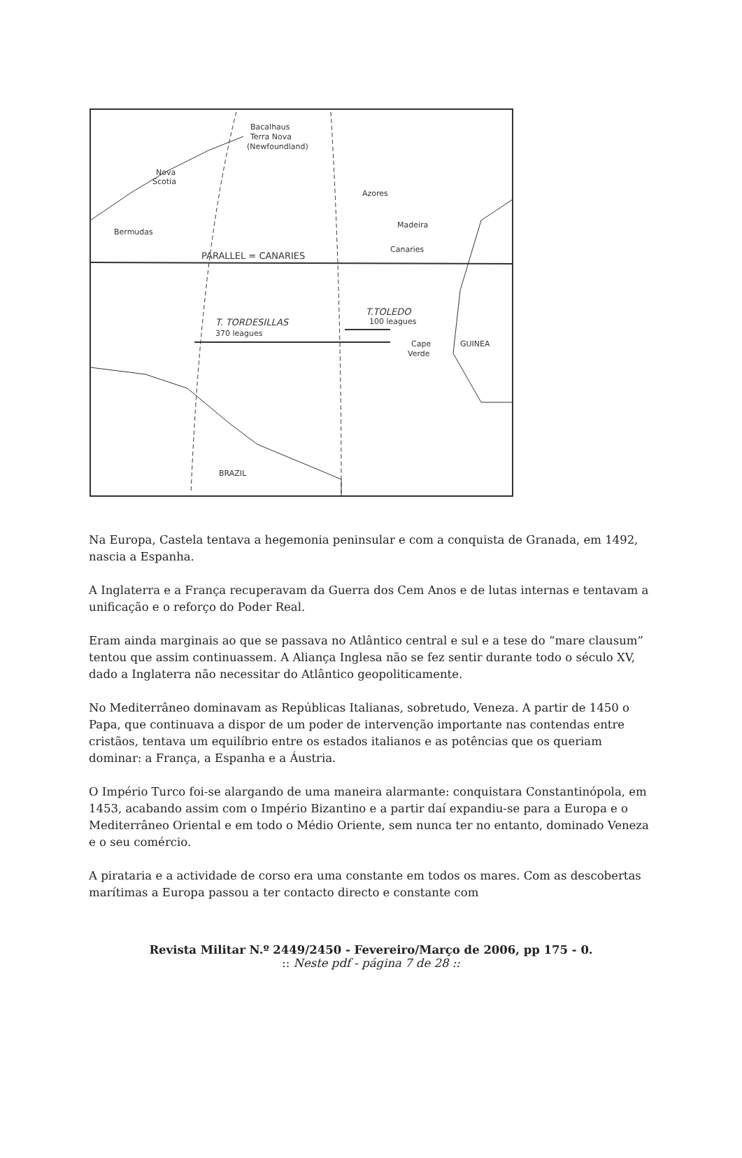Bacalhaus
Terra Nova
(Newfoundland)
Nova
Scotia
Azores
Madeira
Canaries
Bermudas
PARALLEL = CANARIES
T.TOLEDO
100 leagues
T. TORDESILLAS
370 leagues
Cape
Verde
GUINEA
BRAZIL
Na Europa, Castela tentava a hegemonia peninsular e com a conquista de Granada, em 1492, nascia a Espanha.
A Inglaterra e a França recuperavam da Guerra dos Cem Anos e de lutas internas e tentavam a unificação e o reforço do Poder Real.
Eram ainda marginais ao que se passava no Atlântico central e sul e a tese do “mare clausum” tentou que assim continuassem. A Aliança Inglesa não se fez sentir durante todo o século XV, dado a Inglaterra não necessitar do Atlântico geopoliticamente.
No Mediterrâneo dominavam as Repúblicas Italianas, sobretudo, Veneza. A partir de 1450 o Papa, que continuava a dispor de um poder de intervenção importante nas contendas entre cristãos, tentava um equilíbrio entre os estados italianos e as potências que os queriam dominar: a França, a Espanha e a Áustria.
O Império Turco foi-se alargando de uma maneira alarmante: conquistara Constantinópola, em 1453, acabando assim com o Império Bizantino e a partir daí expandiu-se para a Europa e o Mediterrâneo Oriental e em todo o Médio Oriente, sem nunca ter no entanto, dominado Veneza e o seu comércio.
A pirataria e a actividade de corso era uma constante em todos os mares. Com as descobertas marítimas a Europa passou a ter contacto directo e constante com
Revista Militar N.º 2449/2450 - Fevereiro/Março de 2006, pp 175 - 0.
:: Neste pdf - página 7 de 28 ::